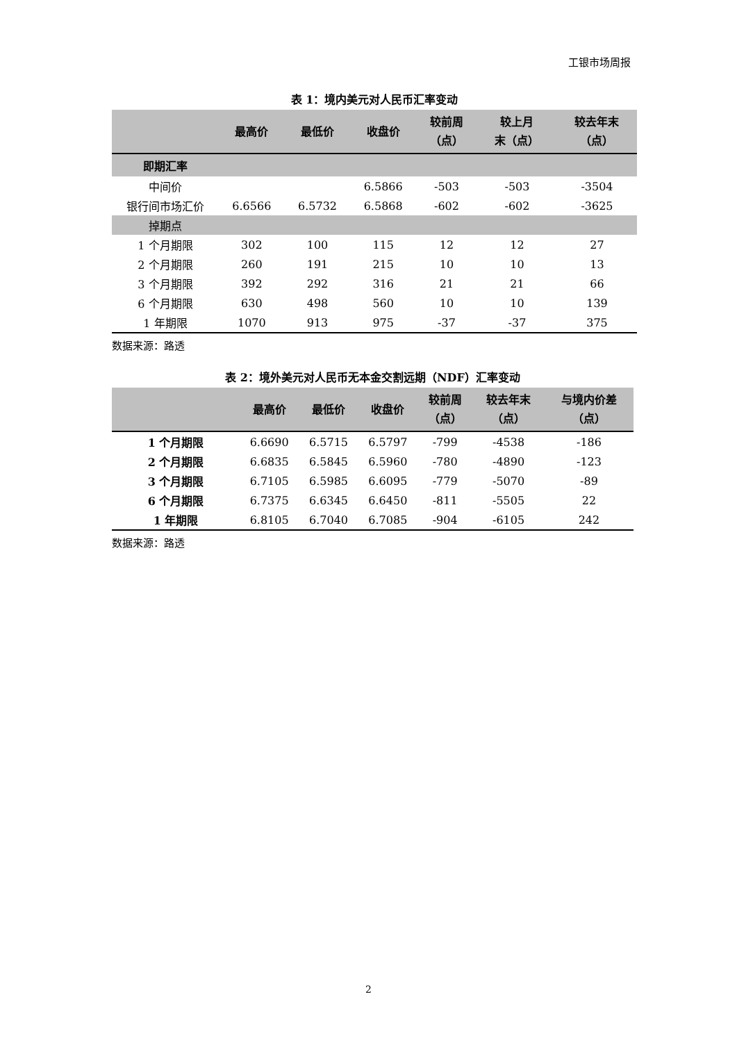工银市场周报
表 1：境内美元对人民币汇率变动
| | 最高价 | 最低价 | 收盘价 | 较前周 （点） | 较上月 末（点） | 较去年末 （点） |
| --- | --- | --- | --- | --- | --- | --- |
| 即期汇率 | | | | | | |
| 中间价 | | | 6.5866 | -503 | -503 | -3504 |
| 银行间市场汇价 | 6.6566 | 6.5732 | 6.5868 | -602 | -602 | -3625 |
| 掉期点 | | | | | | |
| 1 个月期限 | 302 | 100 | 115 | 12 | 12 | 27 |
| 2 个月期限 | 260 | 191 | 215 | 10 | 10 | 13 |
| 3 个月期限 | 392 | 292 | 316 | 21 | 21 | 66 |
| 6 个月期限 | 630 | 498 | 560 | 10 | 10 | 139 |
| 1 年期限 | 1070 | 913 | 975 | -37 | -37 | 375 |
数据来源：路透
表 2：境外美元对人民币无本金交割远期（NDF）汇率变动
| | 最高价 | 最低价 | 收盘价 | 较前周 （点） | 较去年末 （点） | 与境内价差 （点） |
| --- | --- | --- | --- | --- | --- | --- |
| 1 个月期限 | 6.6690 | 6.5715 | 6.5797 | -799 | -4538 | -186 |
| 2 个月期限 | 6.6835 | 6.5845 | 6.5960 | -780 | -4890 | -123 |
| 3 个月期限 | 6.7105 | 6.5985 | 6.6095 | -779 | -5070 | -89 |
| 6 个月期限 | 6.7375 | 6.6345 | 6.6450 | -811 | -5505 | 22 |
| 1 年期限 | 6.8105 | 6.7040 | 6.7085 | -904 | -6105 | 242 |
数据来源：路透
2